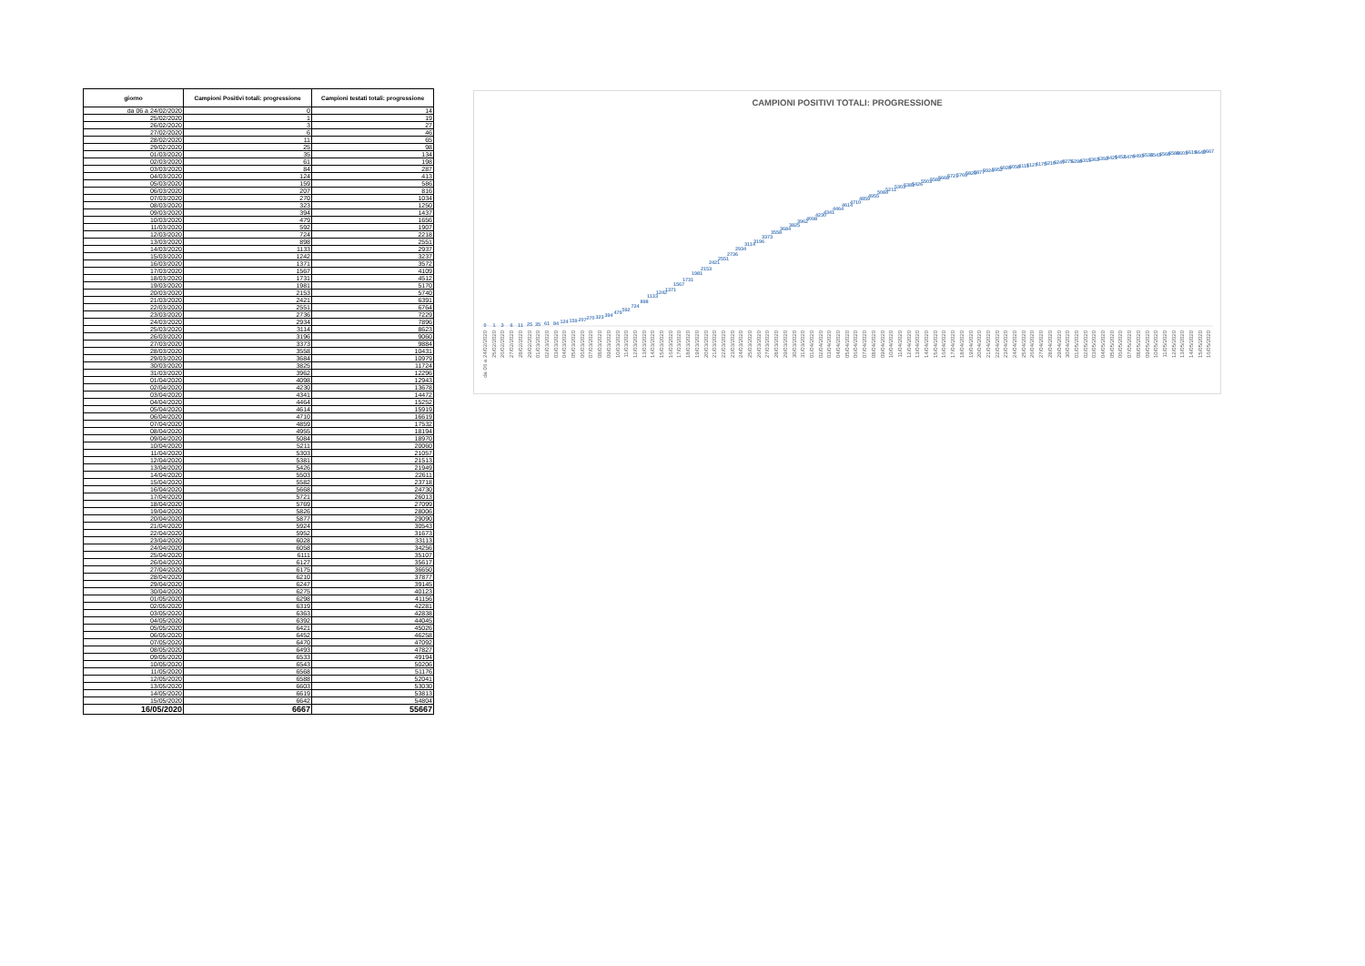| giorno | Campioni Positivi totali: progressione | Campioni testati totali: progressione |
| --- | --- | --- |
| da 06 a 24/02/2020 | 0 | 14 |
| 25/02/2020 | 1 | 19 |
| 26/02/2020 | 3 | 27 |
| 27/02/2020 | 6 | 46 |
| 28/02/2020 | 11 | 65 |
| 29/02/2020 | 25 | 98 |
| 01/03/2020 | 35 | 134 |
| 02/03/2020 | 61 | 198 |
| 03/03/2020 | 84 | 287 |
| 04/03/2020 | 124 | 413 |
| 05/03/2020 | 159 | 586 |
| 06/03/2020 | 207 | 816 |
| 07/03/2020 | 270 | 1034 |
| 08/03/2020 | 323 | 1250 |
| 09/03/2020 | 394 | 1437 |
| 10/03/2020 | 479 | 1656 |
| 11/03/2020 | 592 | 1907 |
| 12/03/2020 | 724 | 2218 |
| 13/03/2020 | 898 | 2551 |
| 14/03/2020 | 1133 | 2937 |
| 15/03/2020 | 1242 | 3237 |
| 16/03/2020 | 1371 | 3572 |
| 17/03/2020 | 1567 | 4109 |
| 18/03/2020 | 1731 | 4512 |
| 19/03/2020 | 1981 | 5170 |
| 20/03/2020 | 2153 | 5740 |
| 21/03/2020 | 2421 | 6391 |
| 22/03/2020 | 2551 | 6764 |
| 23/03/2020 | 2736 | 7229 |
| 24/03/2020 | 2934 | 7896 |
| 25/03/2020 | 3114 | 8623 |
| 26/03/2020 | 3196 | 9060 |
| 27/03/2020 | 3373 | 9884 |
| 28/03/2020 | 3558 | 10431 |
| 29/03/2020 | 3684 | 10979 |
| 30/03/2020 | 3825 | 11724 |
| 31/03/2020 | 3962 | 12296 |
| 01/04/2020 | 4098 | 12943 |
| 02/04/2020 | 4230 | 13678 |
| 03/04/2020 | 4341 | 14472 |
| 04/04/2020 | 4464 | 15252 |
| 05/04/2020 | 4614 | 15919 |
| 06/04/2020 | 4710 | 16619 |
| 07/04/2020 | 4859 | 17532 |
| 08/04/2020 | 4955 | 18194 |
| 09/04/2020 | 5084 | 18970 |
| 10/04/2020 | 5211 | 20060 |
| 11/04/2020 | 5303 | 21057 |
| 12/04/2020 | 5381 | 21513 |
| 13/04/2020 | 5426 | 21949 |
| 14/04/2020 | 5503 | 22611 |
| 15/04/2020 | 5582 | 23718 |
| 16/04/2020 | 5668 | 24730 |
| 17/04/2020 | 5721 | 26013 |
| 18/04/2020 | 5769 | 27099 |
| 19/04/2020 | 5826 | 28006 |
| 20/04/2020 | 5877 | 29090 |
| 21/04/2020 | 5924 | 30543 |
| 22/04/2020 | 5952 | 31673 |
| 23/04/2020 | 6028 | 33113 |
| 24/04/2020 | 6058 | 34256 |
| 25/04/2020 | 6111 | 35107 |
| 26/04/2020 | 6127 | 35617 |
| 27/04/2020 | 6175 | 36650 |
| 28/04/2020 | 6210 | 37877 |
| 29/04/2020 | 6247 | 39145 |
| 30/04/2020 | 6275 | 40123 |
| 01/05/2020 | 6298 | 41156 |
| 02/05/2020 | 6319 | 42281 |
| 03/05/2020 | 6363 | 42838 |
| 04/05/2020 | 6392 | 44045 |
| 05/05/2020 | 6421 | 45026 |
| 06/05/2020 | 6452 | 46258 |
| 07/05/2020 | 6470 | 47092 |
| 08/05/2020 | 6493 | 47827 |
| 09/05/2020 | 6533 | 49194 |
| 10/05/2020 | 6543 | 50206 |
| 11/05/2020 | 6568 | 51176 |
| 12/05/2020 | 6588 | 52041 |
| 13/05/2020 | 6603 | 53030 |
| 14/05/2020 | 6619 | 53813 |
| 15/05/2020 | 6642 | 54804 |
| 16/05/2020 | 6667 | 55667 |
CAMPIONI POSITIVI TOTALI: PROGRESSIONE
0
1
3
6
11
25
35
61
84
124
159
207
270
323
394
479
592
724
898
1133
1242
1371
1567
1731
1981
2153
2421
2551
2736
2934
3114
3196
3373
3558
3684
3825
3962
4098
4230
4341
4464
4614
4710
4859
4955
5084
5211
5303
5381
5426
5503
5582
5668
5721
5769
5826
5877
5924
5952
6028
6058
6111
6127
6175
6210
6247
6275
6298
6319
6363
6392
6421
6452
6470
6493
6533
6543
6568
6588
6603
6619
6642
6667
da 06 a 24/02/2020
25/02/2020
26/02/2020
27/02/2020
28/02/2020
29/02/2020
01/03/2020
02/03/2020
03/03/2020
04/03/2020
05/03/2020
06/03/2020
07/03/2020
08/03/2020
09/03/2020
10/03/2020
11/03/2020
12/03/2020
13/03/2020
14/03/2020
15/03/2020
16/03/2020
17/03/2020
18/03/2020
19/03/2020
20/03/2020
21/03/2020
22/03/2020
23/03/2020
24/03/2020
25/03/2020
26/03/2020
27/03/2020
28/03/2020
29/03/2020
30/03/2020
31/03/2020
01/04/2020
02/04/2020
03/04/2020
04/04/2020
05/04/2020
06/04/2020
07/04/2020
08/04/2020
09/04/2020
10/04/2020
11/04/2020
12/04/2020
13/04/2020
14/04/2020
15/04/2020
16/04/2020
17/04/2020
18/04/2020
19/04/2020
20/04/2020
21/04/2020
22/04/2020
23/04/2020
24/04/2020
25/04/2020
26/04/2020
27/04/2020
28/04/2020
29/04/2020
30/04/2020
01/05/2020
02/05/2020
03/05/2020
04/05/2020
05/05/2020
06/05/2020
07/05/2020
08/05/2020
09/05/2020
10/05/2020
11/05/2020
12/05/2020
13/05/2020
14/05/2020
15/05/2020
16/05/2020